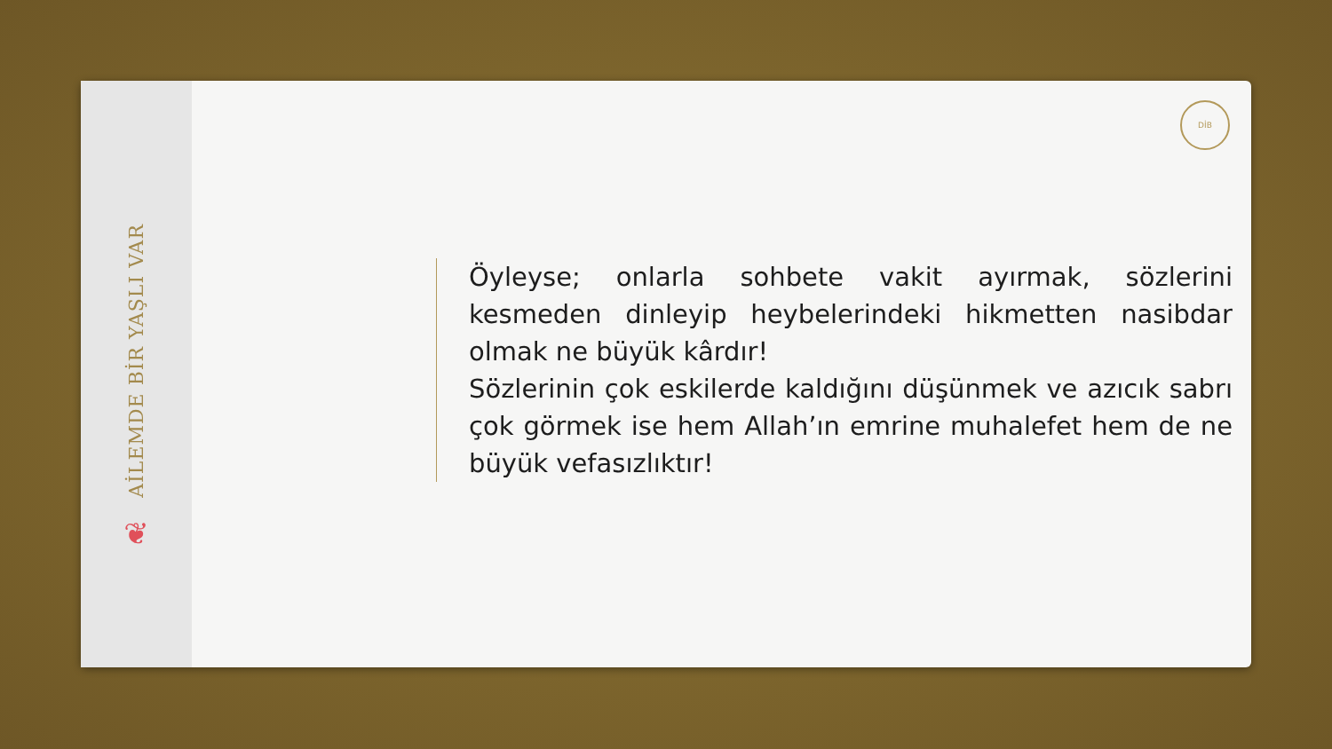AİLEMDE BİR YAŞLI VAR
❦
DİB
Öyleyse; onlarla sohbete vakit ayırmak, sözlerini kesmeden dinleyip heybelerindeki hikmetten nasibdar olmak ne büyük kârdır!
Sözlerinin çok eskilerde kaldığını düşünmek ve azıcık sabrı çok görmek ise hem Allah’ın emrine muhalefet hem de ne büyük vefasızlıktır!